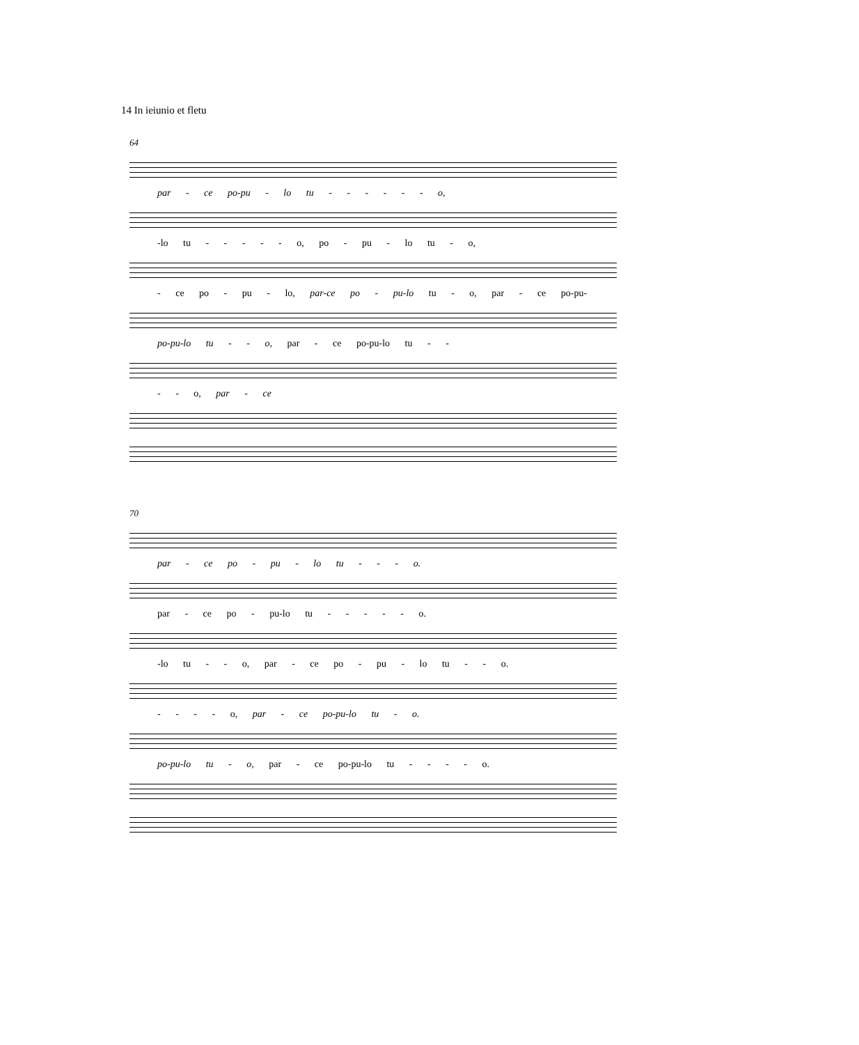14 In ieiunio et fletu
64
par - ce po-pu - lo tu - - - - - - o,
-lo tu - - - - - o, po - pu - lo tu - o,
- ce po - pu - lo, par-ce po - pu-lo tu - o, par - ce po-pu-
po-pu-lo tu - - o, par - ce po-pu-lo tu - -
- - o, par - ce
70
par - ce po - pu - lo tu - - - o.
par - ce po - pu-lo tu - - - - - o.
-lo tu - - o, par - ce po - pu - lo tu - - o.
- - - - o, par - ce po-pu-lo tu - o.
po-pu-lo tu - o, par - ce po-pu-lo tu - - - - o.